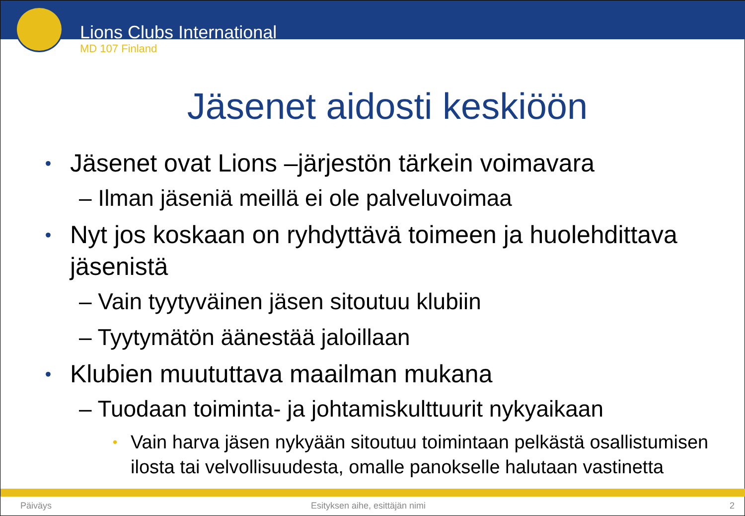Lions Clubs International
MD 107 Finland
Jäsenet aidosti keskiöön
• Jäsenet ovat Lions –järjestön tärkein voimavara
– Ilman jäseniä meillä ei ole palveluvoimaa
• Nyt jos koskaan on ryhdyttävä toimeen ja huolehdittava jäsenistä
– Vain tyytyväinen jäsen sitoutuu klubiin
– Tyytymätön äänestää jaloillaan
• Klubien muututtava maailman mukana
– Tuodaan toiminta- ja johtamiskulttuurit nykyaikaan
• Vain harva jäsen nykyään sitoutuu toimintaan pelkästä osallistumisen ilosta tai velvollisuudesta, omalle panokselle halutaan vastinetta
Päiväys Esityksen aihe, esittäjän nimi 2